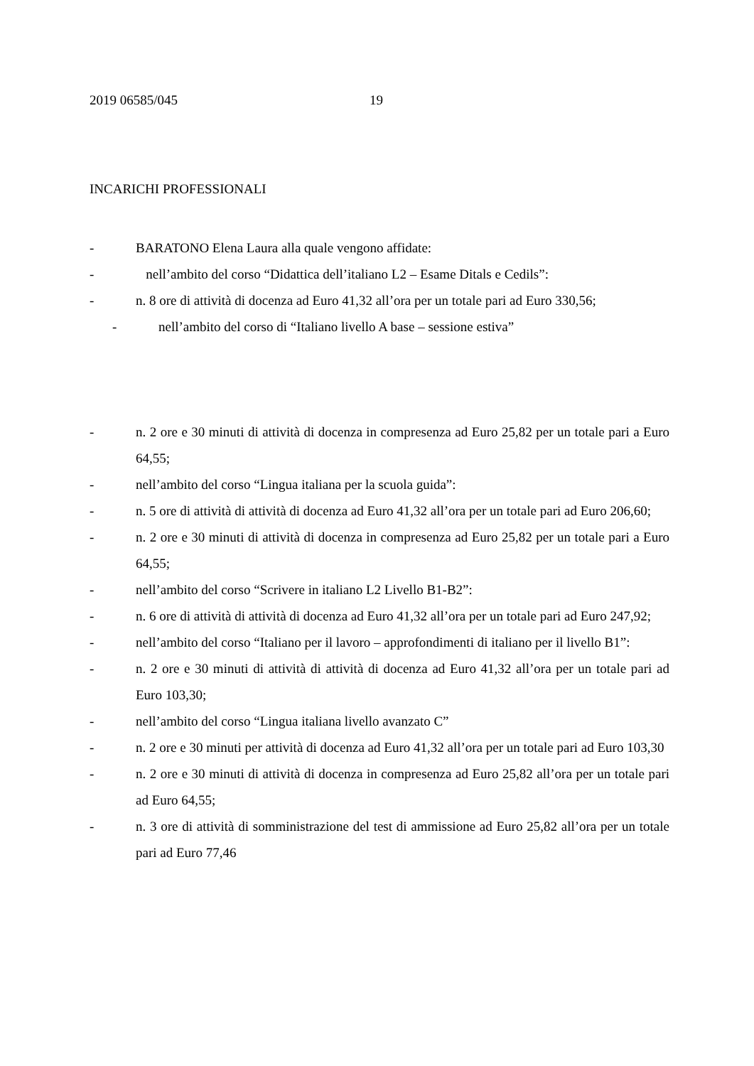2019 06585/045 19
INCARICHI PROFESSIONALI
- BARATONO Elena Laura alla quale vengono affidate:
- nell’ambito del corso “Didattica dell’italiano L2 – Esame Ditals e Cedils”:
- n. 8 ore di attività di docenza ad Euro 41,32 all’ora per un totale pari ad Euro 330,56;
- nell’ambito del corso di “Italiano livello A base – sessione estiva”
- n. 2 ore e 30 minuti di attività di docenza in compresenza ad Euro 25,82 per un totale pari a Euro 64,55;
- nell’ambito del corso “Lingua italiana per la scuola guida”:
- n. 5 ore di attività di attività di docenza ad Euro 41,32 all’ora per un totale pari ad Euro 206,60;
- n. 2 ore e 30 minuti di attività di docenza in compresenza ad Euro 25,82 per un totale pari a Euro 64,55;
- nell’ambito del corso “Scrivere in italiano L2 Livello B1-B2”:
- n. 6 ore di attività di attività di docenza ad Euro 41,32 all’ora per un totale pari ad Euro 247,92;
- nell’ambito del corso “Italiano per il lavoro – approfondimenti di italiano per il livello B1”:
- n. 2 ore e 30 minuti di attività di attività di docenza ad Euro 41,32 all’ora per un totale pari ad Euro 103,30;
- nell’ambito del corso “Lingua italiana livello avanzato C”
- n. 2 ore e 30 minuti per attività di docenza ad Euro 41,32 all’ora per un totale pari ad Euro 103,30
- n. 2 ore e 30 minuti di attività di docenza in compresenza ad Euro 25,82 all’ora per un totale pari ad Euro 64,55;
- n. 3 ore di attività di somministrazione del test di ammissione ad Euro 25,82 all’ora per un totale pari ad Euro 77,46